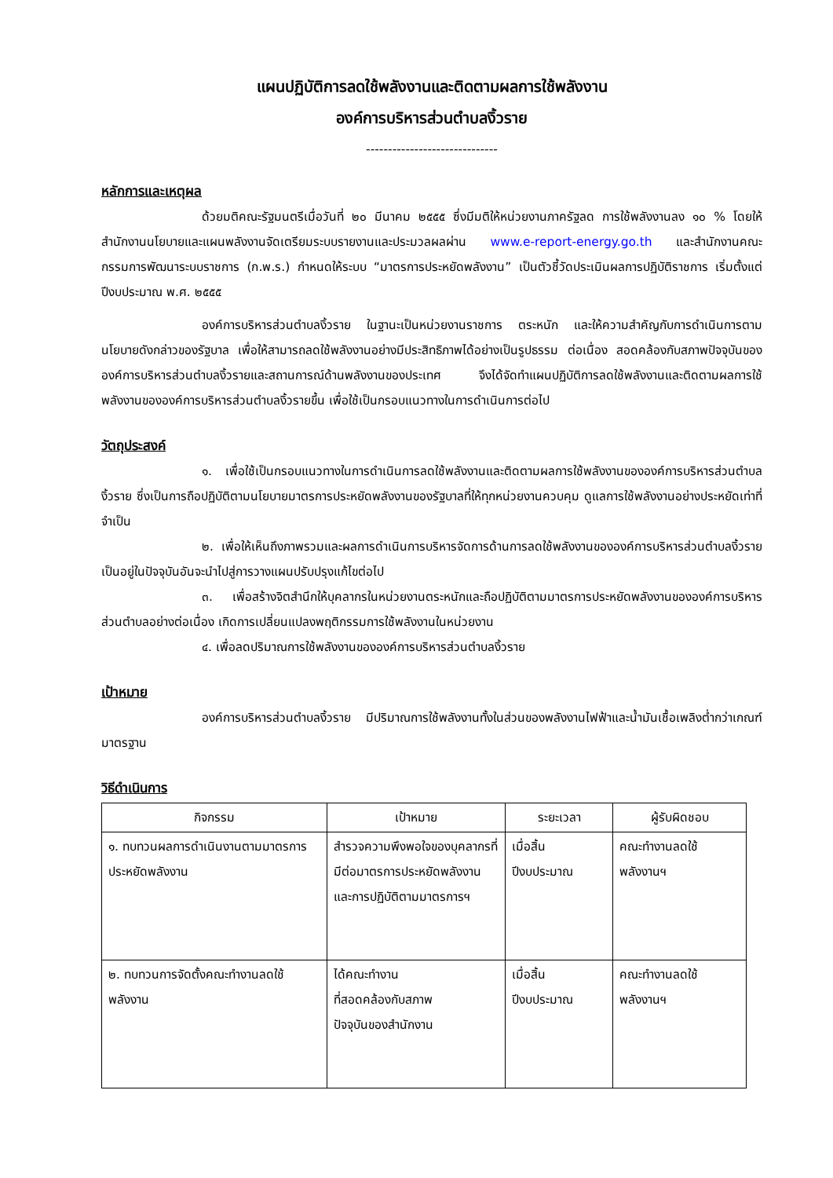แผนปฏิบัติการลดใช้พลังงานและติดตามผลการใช้พลังงาน
องค์การบริหารส่วนตำบลงิ้วราย
------------------------------
หลักการและเหตุผล
ด้วยมติคณะรัฐมนตรีเมื่อวันที่ ๒๐ มีนาคม ๒๕๕๕ ซึ่งมีมติให้หน่วยงานภาครัฐลด การใช้พลังงานลง ๑๐ % โดยให้สำนักงานนโยบายและแผนพลังงานจัดเตรียมระบบรายงานและประมวลผลผ่าน www.e-report-energy.go.th และสำนักงานคณะกรรมการพัฒนาระบบราชการ (ก.พ.ร.) กำหนดให้ระบบ “มาตรการประหยัดพลังงาน” เป็นตัวชี้วัดประเมินผลการปฏิบัติราชการ เริ่มตั้งแต่ปีงบประมาณ พ.ศ. ๒๕๕๕
องค์การบริหารส่วนตำบลงิ้วราย ในฐานะเป็นหน่วยงานราชการ ตระหนัก และให้ความสำคัญกับการดำเนินการตามนโยบายดังกล่าวของรัฐบาล เพื่อให้สามารถลดใช้พลังงานอย่างมีประสิทธิภาพได้อย่างเป็นรูปธรรม ต่อเนื่อง สอดคล้องกับสภาพปัจจุบันขององค์การบริหารส่วนตำบลงิ้วรายและสถานการณ์ด้านพลังงานของประเทศ จึงได้จัดทำแผนปฏิบัติการลดใช้พลังงานและติดตามผลการใช้พลังงานขององค์การบริหารส่วนตำบลงิ้วรายขึ้น เพื่อใช้เป็นกรอบแนวทางในการดำเนินการต่อไป
วัตถุประสงค์
๑. เพื่อใช้เป็นกรอบแนวทางในการดำเนินการลดใช้พลังงานและติดตามผลการใช้พลังงานขององค์การบริหารส่วนตำบลงิ้วราย ซึ่งเป็นการถือปฏิบัติตามนโยบายมาตรการประหยัดพลังงานของรัฐบาลที่ให้ทุกหน่วยงานควบคุม ดูแลการใช้พลังงานอย่างประหยัดเท่าที่จำเป็น
๒. เพื่อให้เห็นถึงภาพรวมและผลการดำเนินการบริหารจัดการด้านการลดใช้พลังงานขององค์การบริหารส่วนตำบลงิ้วรายเป็นอยู่ในปัจจุบันอันจะนำไปสู่การวางแผนปรับปรุงแก้ไขต่อไป
๓. เพื่อสร้างจิตสำนึกให้บุคลากรในหน่วยงานตระหนักและถือปฏิบัติตามมาตรการประหยัดพลังงานขององค์การบริหารส่วนตำบลอย่างต่อเนื่อง เกิดการเปลี่ยนแปลงพฤติกรรมการใช้พลังงานในหน่วยงาน
๔. เพื่อลดปริมาณการใช้พลังงานขององค์การบริหารส่วนตำบลงิ้วราย
เป้าหมาย
องค์การบริหารส่วนตำบลงิ้วราย มีปริมาณการใช้พลังงานทั้งในส่วนของพลังงานไฟฟ้าและน้ำมันเชื้อเพลิงต่ำกว่าเกณฑ์มาตรฐาน
วิธีดำเนินการ
| กิจกรรม | เป้าหมาย | ระยะเวลา | ผู้รับผิดชอบ |
| --- | --- | --- | --- |
| ๑. ทบทวนผลการดำเนินงานตามมาตรการประหยัดพลังงาน | สำรวจความพึงพอใจของบุคลากรที่มีต่อมาตรการประหยัดพลังงาน และการปฏิบัติตามมาตรการฯ | เมื่อสิ้น ปีงบประมาณ | คณะทำงานลดใช้ พลังงานฯ |
| ๒. ทบทวนการจัดตั้งคณะทำงานลดใช้พลังงาน | ได้คณะทำงาน ที่สอดคล้องกับสภาพ ปัจจุบันของสำนักงาน | เมื่อสิ้น ปีงบประมาณ | คณะทำงานลดใช้ พลังงานฯ |